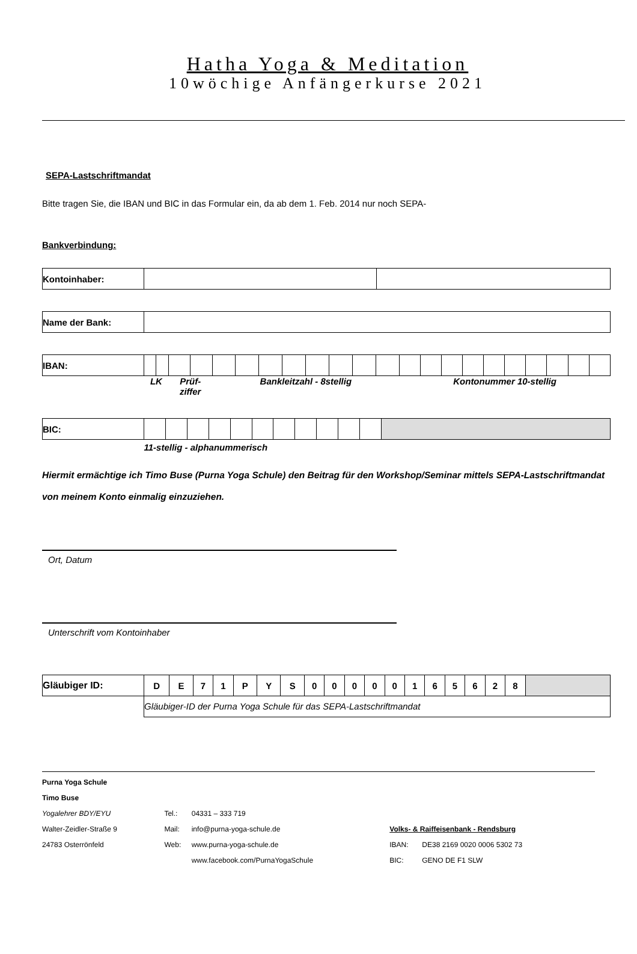Hatha Yoga & Meditation
10wöchige Anfängerkurse 2021
SEPA-Lastschriftmandat
Bitte tragen Sie, die IBAN und BIC in das Formular ein, da ab dem 1. Feb. 2014 nur noch SEPA-
Bankverbindung:
| Kontoinhaber: | | |
| Name der Bank: | |
| IBAN: | | | | | | | | | | | | | | | | | | | | | | |
| | LK | | Prüf- ziffer | | Bankleitzahl - 8stellig | | | | | | | | Kontonummer 10-stellig | | | | | | | | | |
| BIC: | | | | | | | | | | | | |
| | 11-stellig - alphanummerisch | | | | | | | | | | | |
Hiermit ermächtige ich Timo Buse (Purna Yoga Schule) den Beitrag für den Workshop/Seminar mittels SEPA-Lastschriftmandat von meinem Konto einmalig einzuziehen.
Ort, Datum
Unterschrift vom Kontoinhaber
| Gläubiger ID: | D | E | 7 | 1 | P | Y | S | 0 | 0 | 0 | 0 | 0 | 1 | 6 | 5 | 6 | 2 | 8 | |
| | Gläubiger-ID der Purna Yoga Schule für das SEPA-Lastschriftmandat | | | | | | | | | | | | | | | | | | |
| Purna Yoga Schule | | | | |
| Timo Buse | | | | |
| Yogalehrer BDY/EYU | Tel.: | 04331 – 333 719 | | |
| Walter-Zeidler-Straße 9 | Mail: | info@purna-yoga-schule.de | Volks- & Raiffeisenbank - Rendsburg | |
| 24783 Osterrönfeld | Web: | www.purna-yoga-schule.de | IBAN: | DE38 2169 0020 0006 5302 73 |
| | | www.facebook.com/PurnaYogaSchule | BIC: | GENO DE F1 SLW |